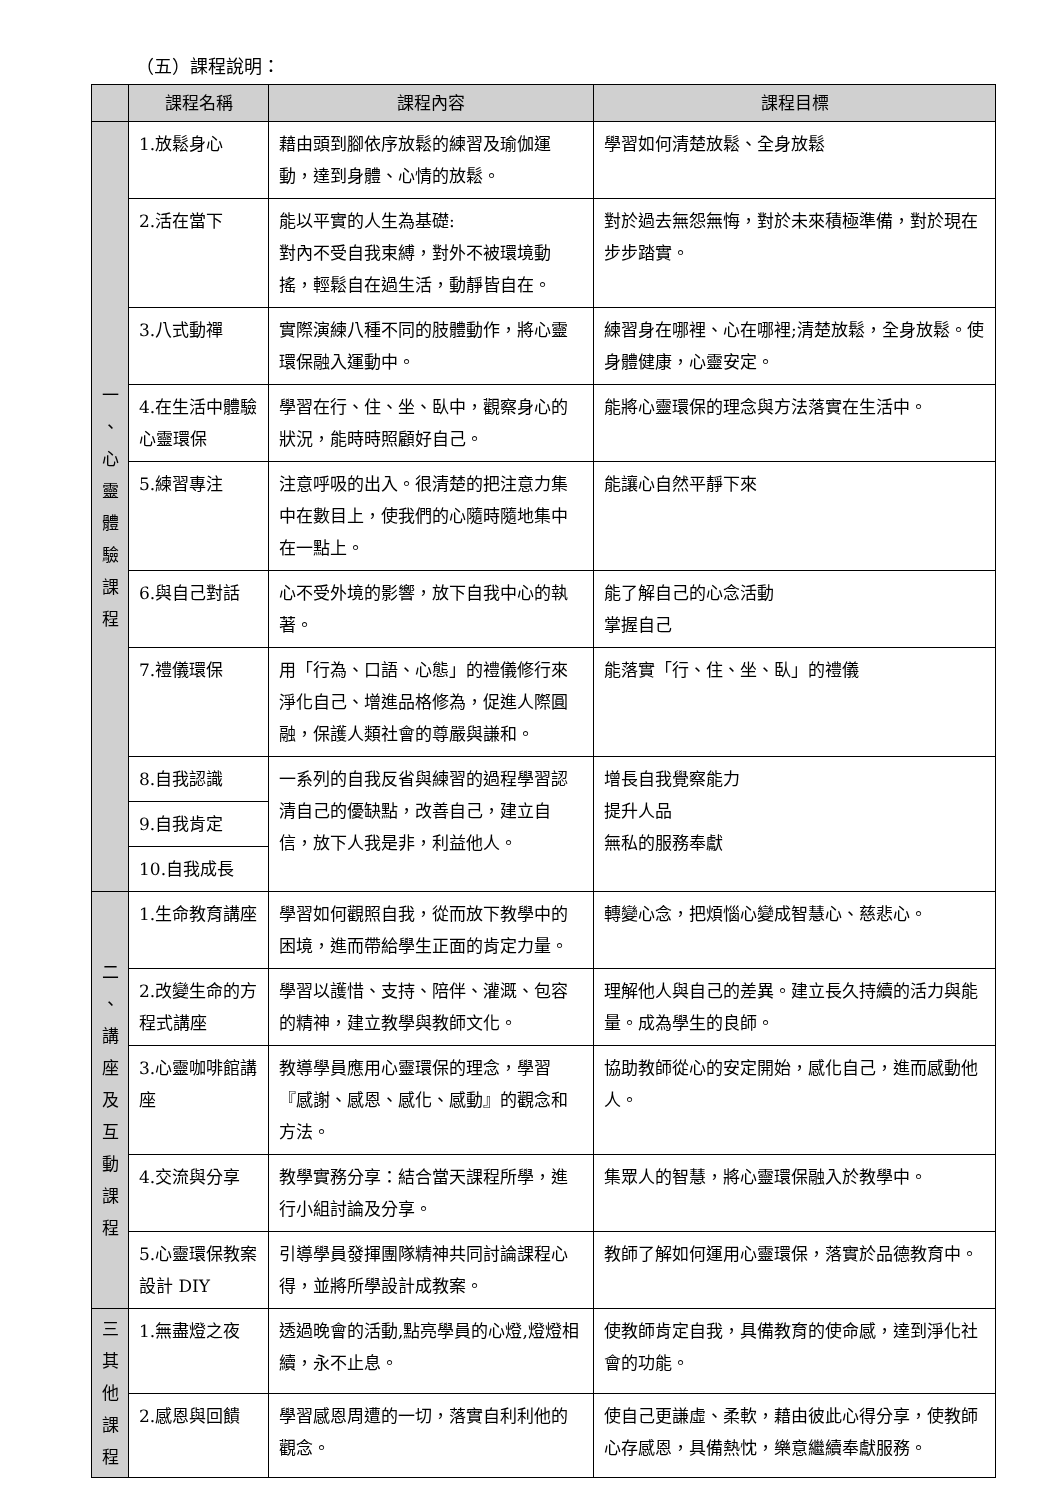（五）課程說明：
| | 課程名稱 | 課程內容 | 課程目標 |
| --- | --- | --- | --- |
| 一 、 心 靈 體 驗 課 程 | 1.放鬆身心 | 藉由頭到腳依序放鬆的練習及瑜伽運動，達到身體、心情的放鬆。 | 學習如何清楚放鬆、全身放鬆 |
| | 2.活在當下 | 能以平實的人生為基礎: 對內不受自我束縛，對外不被環境動搖，輕鬆自在過生活，動靜皆自在。 | 對於過去無怨無悔，對於未來積極準備，對於現在步步踏實。 |
| | 3.八式動禪 | 實際演練八種不同的肢體動作，將心靈環保融入運動中。 | 練習身在哪裡、心在哪裡;清楚放鬆，全身放鬆。使身體健康，心靈安定。 |
| | 4.在生活中體驗心靈環保 | 學習在行、住、坐、臥中，觀察身心的狀況，能時時照顧好自己。 | 能將心靈環保的理念與方法落實在生活中。 |
| | 5.練習專注 | 注意呼吸的出入。很清楚的把注意力集中在數目上，使我們的心隨時隨地集中在一點上。 | 能讓心自然平靜下來 |
| | 6.與自己對話 | 心不受外境的影響，放下自我中心的執著。 | 能了解自己的心念活動 掌握自己 |
| | 7.禮儀環保 | 用「行為、口語、心態」的禮儀修行來淨化自己、增進品格修為，促進人際圓融，保護人類社會的尊嚴與謙和。 | 能落實「行、住、坐、臥」的禮儀 |
| | 8.自我認識 | 一系列的自我反省與練習的過程學習認清自己的優缺點，改善自己，建立自信，放下人我是非，利益他人。 | 增長自我覺察能力 提升人品 無私的服務奉獻 |
| | 9.自我肯定 | | |
| | 10.自我成長 | | |
| 二 、 講 座 及 互 動 課 程 | 1.生命教育講座 | 學習如何觀照自我，從而放下教學中的困境，進而帶給學生正面的肯定力量。 | 轉變心念，把煩惱心變成智慧心、慈悲心。 |
| | 2.改變生命的方程式講座 | 學習以護惜、支持、陪伴、灌溉、包容的精神，建立教學與教師文化。 | 理解他人與自己的差異。建立長久持續的活力與能量。成為學生的良師。 |
| | 3.心靈咖啡館講座 | 教導學員應用心靈環保的理念，學習『感謝、感恩、感化、感動』的觀念和方法。 | 協助教師從心的安定開始，感化自己，進而感動他人。 |
| | 4.交流與分享 | 教學實務分享：結合當天課程所學，進行小組討論及分享。 | 集眾人的智慧，將心靈環保融入於教學中。 |
| | 5.心靈環保教案設計 DIY | 引導學員發揮團隊精神共同討論課程心得，並將所學設計成教案。 | 教師了解如何運用心靈環保，落實於品德教育中。 |
| 三 其 他 課 程 | 1.無盡燈之夜 | 透過晚會的活動,點亮學員的心燈,燈燈相續，永不止息。 | 使教師肯定自我，具備教育的使命感，達到淨化社會的功能。 |
| | 2.感恩與回饋 | 學習感恩周遭的一切，落實自利利他的觀念。 | 使自己更謙虛、柔軟，藉由彼此心得分享，使教師心存感恩，具備熱忱，樂意繼續奉獻服務。 |